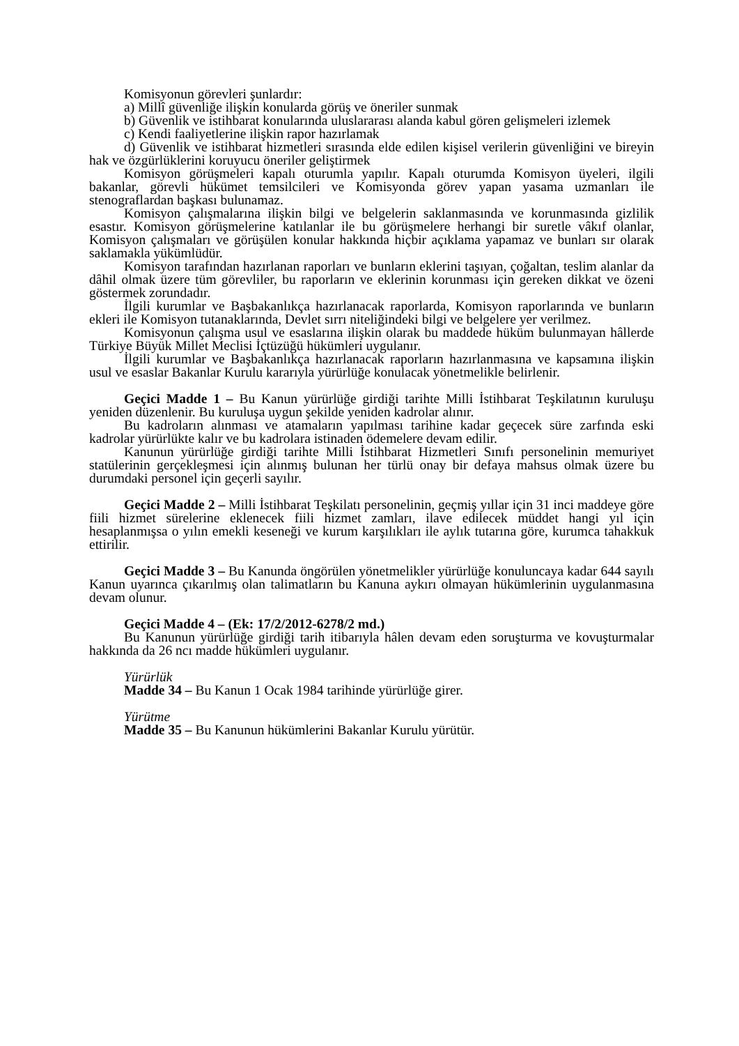Komisyonun görevleri şunlardır:
a) Millî güvenliğe ilişkin konularda görüş ve öneriler sunmak
b) Güvenlik ve istihbarat konularında uluslararası alanda kabul gören gelişmeleri izlemek
c) Kendi faaliyetlerine ilişkin rapor hazırlamak
d) Güvenlik ve istihbarat hizmetleri sırasında elde edilen kişisel verilerin güvenliğini ve bireyin hak ve özgürlüklerini koruyucu öneriler geliştirmek
Komisyon görüşmeleri kapalı oturumla yapılır. Kapalı oturumda Komisyon üyeleri, ilgili bakanlar, görevli hükümet temsilcileri ve Komisyonda görev yapan yasama uzmanları ile stenograflardan başkası bulunamaz.
Komisyon çalışmalarına ilişkin bilgi ve belgelerin saklanmasında ve korunmasında gizlilik esastır. Komisyon görüşmelerine katılanlar ile bu görüşmelere herhangi bir suretle vâkıf olanlar, Komisyon çalışmaları ve görüşülen konular hakkında hiçbir açıklama yapamaz ve bunları sır olarak saklamakla yükümlüdür.
Komisyon tarafından hazırlanan raporları ve bunların eklerini taşıyan, çoğaltan, teslim alanlar da dâhil olmak üzere tüm görevliler, bu raporların ve eklerinin korunması için gereken dikkat ve özeni göstermek zorundadır.
İlgili kurumlar ve Başbakanlıkça hazırlanacak raporlarda, Komisyon raporlarında ve bunların ekleri ile Komisyon tutanaklarında, Devlet sırrı niteliğindeki bilgi ve belgelere yer verilmez.
Komisyonun çalışma usul ve esaslarına ilişkin olarak bu maddede hüküm bulunmayan hâllerde Türkiye Büyük Millet Meclisi İçtüzüğü hükümleri uygulanır.
İlgili kurumlar ve Başbakanlıkça hazırlanacak raporların hazırlanmasına ve kapsamına ilişkin usul ve esaslar Bakanlar Kurulu kararıyla yürürlüğe konulacak yönetmelikle belirlenir.
Geçici Madde 1 – Bu Kanun yürürlüğe girdiği tarihte Milli İstihbarat Teşkilatının kuruluşu yeniden düzenlenir. Bu kuruluşa uygun şekilde yeniden kadrolar alınır.
Bu kadroların alınması ve atamaların yapılması tarihine kadar geçecek süre zarfında eski kadrolar yürürlükte kalır ve bu kadrolara istinaden ödemelere devam edilir.
Kanunun yürürlüğe girdiği tarihte Milli İstihbarat Hizmetleri Sınıfı personelinin memuriyet statülerinin gerçekleşmesi için alınmış bulunan her türlü onay bir defaya mahsus olmak üzere bu durumdaki personel için geçerli sayılır.
Geçici Madde 2 – Milli İstihbarat Teşkilatı personelinin, geçmiş yıllar için 31 inci maddeye göre fiili hizmet sürelerine eklenecek fiili hizmet zamları, ilave edilecek müddet hangi yıl için hesaplanmışsa o yılın emekli keseneği ve kurum karşılıkları ile aylık tutarına göre, kurumca tahakkuk ettirilir.
Geçici Madde 3 – Bu Kanunda öngörülen yönetmelikler yürürlüğe konuluncaya kadar 644 sayılı Kanun uyarınca çıkarılmış olan talimatların bu Kanuna aykırı olmayan hükümlerinin uygulanmasına devam olunur.
Geçici Madde 4 – (Ek: 17/2/2012-6278/2 md.)
Bu Kanunun yürürlüğe girdiği tarih itibarıyla hâlen devam eden soruşturma ve kovuşturmalar hakkında da 26 ncı madde hükümleri uygulanır.
Yürürlük
Madde 34 – Bu Kanun 1 Ocak 1984 tarihinde yürürlüğe girer.
Yürütme
Madde 35 – Bu Kanunun hükümlerini Bakanlar Kurulu yürütür.